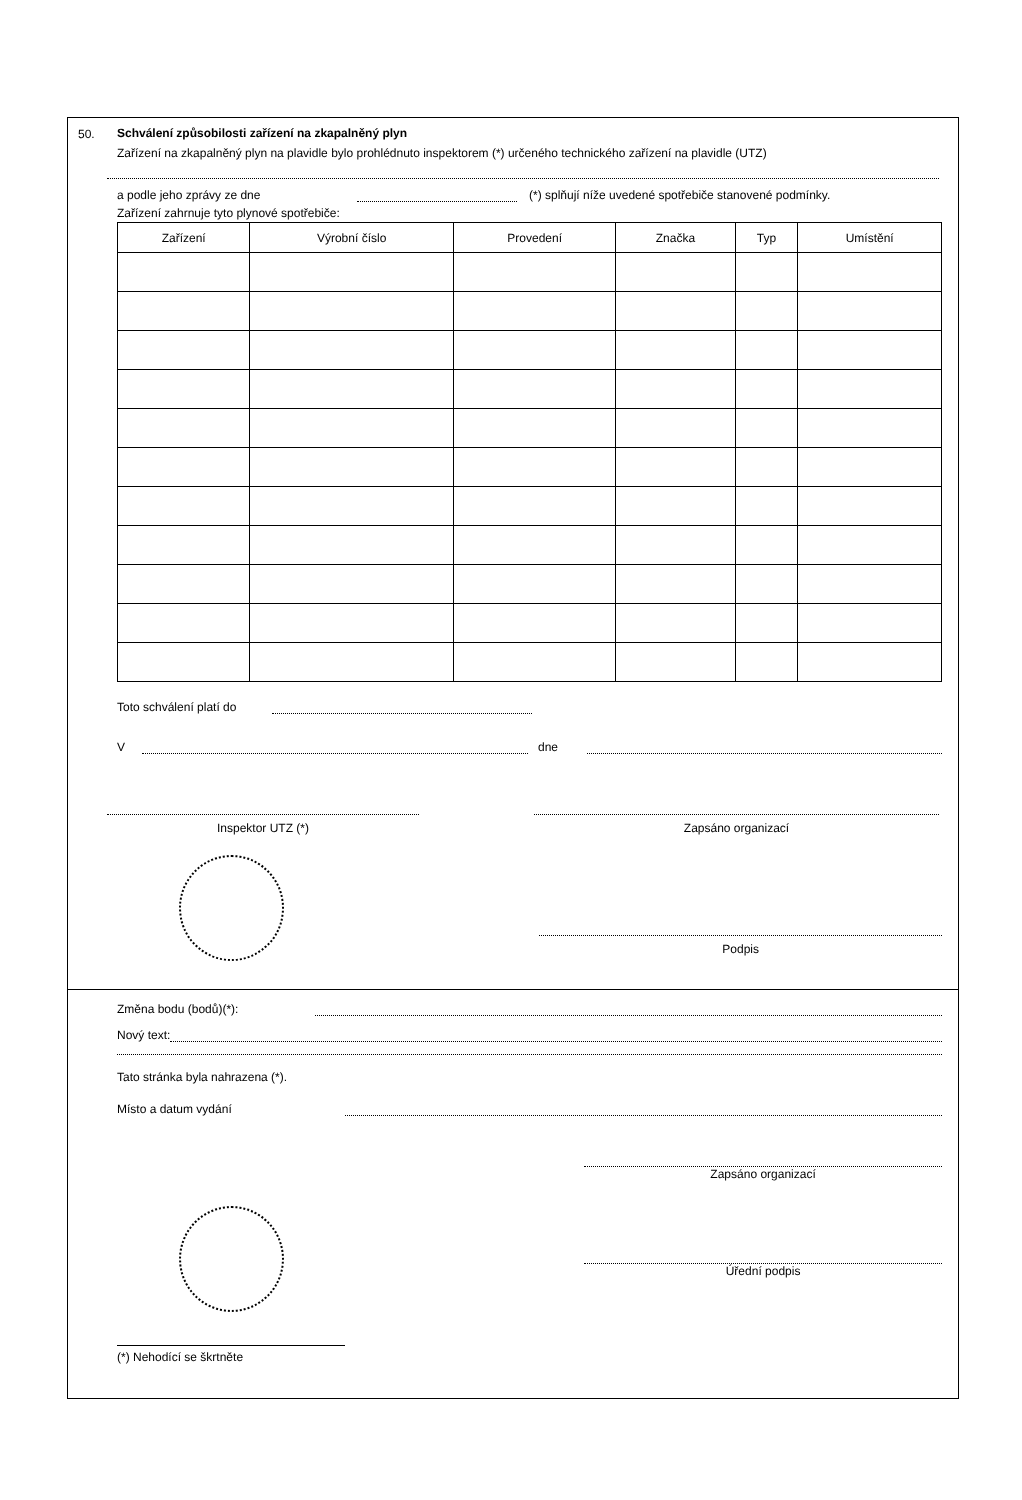50.
Schválení způsobilosti zařízení na zkapalněný plyn
Zařízení na zkapalněný plyn na plavidle bylo prohlédnuto inspektorem (*) určeného technického zařízení na plavidle (UTZ)
a podle jeho zprávy ze dne (*) splňují níže uvedené spotřebiče stanovené podmínky.
Zařízení zahrnuje tyto plynové spotřebiče:
| Zařízení | Výrobní číslo | Provedení | Značka | Typ | Umístění |
| --- | --- | --- | --- | --- | --- |
Toto schválení platí do
V dne
Inspektor UTZ (*) Zapsáno organizací
Podpis
Změna bodu (bodů)(*):
Nový text:
Tato stránka byla nahrazena (*).
Místo a datum vydání
Zapsáno organizací
Úřední podpis
(*) Nehodící se škrtněte